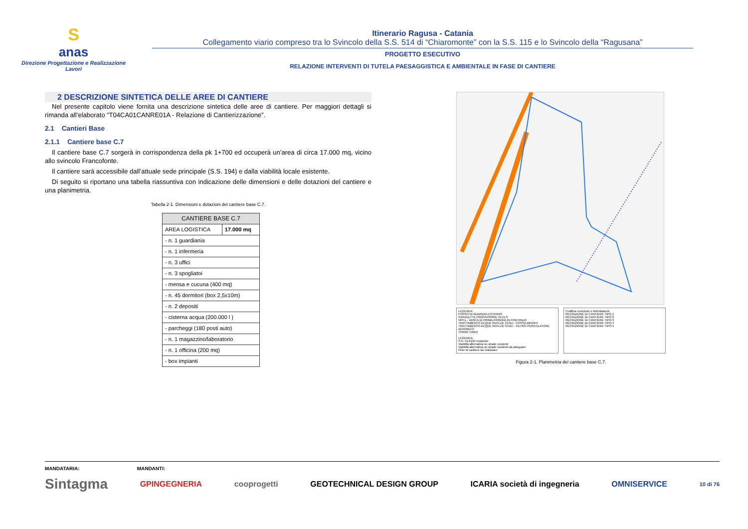S
anas
Direzione Progettazione e Realizzazione
Lavori
Itinerario Ragusa - Catania
Collegamento viario compreso tra lo Svincolo della S.S. 514 di “Chiaromonte” con la S.S. 115 e lo Svincolo della “Ragusana”
PROGETTO ESECUTIVO
RELAZIONE INTERVENTI DI TUTELA PAESAGGISTICA E AMBIENTALE IN FASE DI CANTIERE
2 DESCRIZIONE SINTETICA DELLE AREE DI CANTIERE
Nel presente capitolo viene fornita una descrizione sintetica delle aree di cantiere. Per maggiori dettagli si rimanda all’elaborato “T04CA01CANRE01A - Relazione di Cantierizzazione”.
2.1 Cantieri Base
2.1.1 Cantiere base C.7
Il cantiere base C.7 sorgerà in corrispondenza della pk 1+700 ed occuperà un’area di circa 17.000 mq, vicino allo svincolo Francofonte.
Il cantiere sarà accessibile dall’attuale sede principale (S.S. 194) e dalla viabilità locale esistente.
Di seguito si riportano una tabella riassuntiva con indicazione delle dimensioni e delle dotazioni del cantiere e una planimetria.
Tabella 2-1. Dimensioni e dotazioni del cantiere base C.7.
| CANTIERE BASE C.7 | |
| --- | --- |
| AREA LOGISTICA | 17.000 mq |
| - n. 1 guardiania | |
| - n. 1 infermeria | |
| - n. 3 uffici | |
| - n. 3 spogliatoi | |
| - mensa e cucuna (400 mq) | |
| - n. 45 dormitori (box 2,5x10m) | |
| - n. 2 depositi | |
| - cisterna acqua (200.000 l ) | |
| - parcheggi (180 posti auto) | |
| - n. 1 magazzino/laboratorio | |
| - n. 1 officina (200 mq) | |
| - box impianti | |
LEGENDA
FOSSO DI GUARDIA ESTERNO
CANALETTE PROVVISORIE IN CLS
VPP.c - VASCA DI PRIMA PIOGGIA IN CONTINUO
TRATTAMENTO ACQUE REFLUE CIVILI - FOSSA IMHOFF
TRATTAMENTO ACQUE REFLUE CIVILI - FILTRO PERCOLATORE AEROBICO
TORRE FARO
LEGENDA
S.S. 514/194 esistente
Viabilità alternativa su strade esistenti
Viabilità alternativa su strade esistenti da adeguare
Piste di cantiere da realizzare
Codifica recinzioni e delimitazioni
RECINZIONE DI CANTIERE TIPO 1
RECINZIONE DI CANTIERE TIPO 2
RECINZIONE DI CANTIERE TIPO 3
RECINZIONE DI CANTIERE TIPO 4
RECINZIONE DI CANTIERE TIPO 5
Figura 2-1. Planimetria del cantiere base C.7.
MANDATARIA: MANDANTI:
Sintagma GPINGEGNERIA cooprogetti GEOTECHNICAL DESIGN GROUP ICARIA società di ingegneria OMNISERVICE 10 di 76